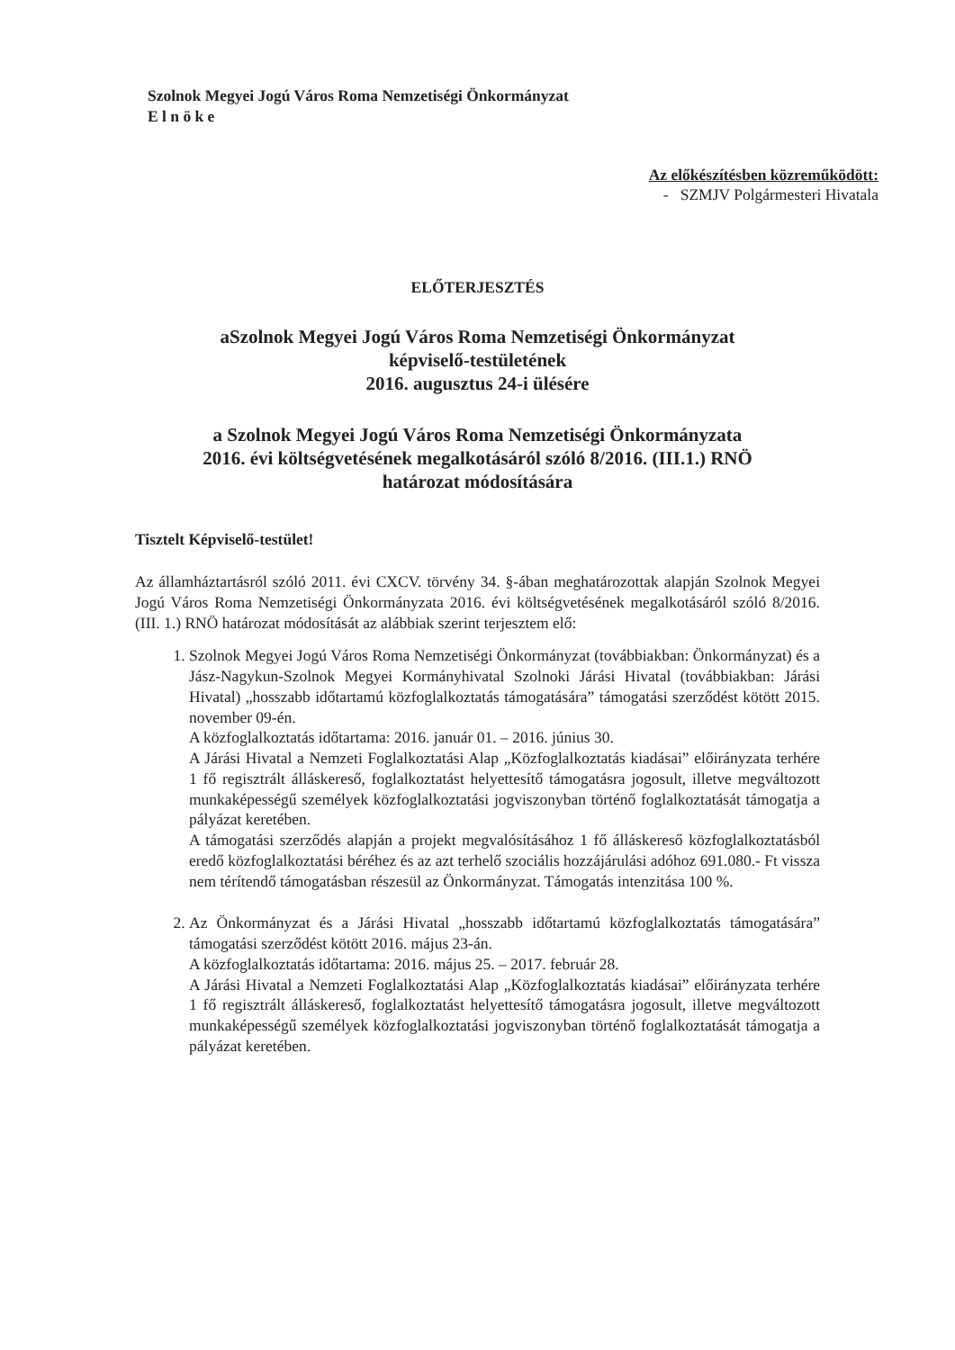Szolnok Megyei Jogú Város Roma Nemzetiségi Önkormányzat
E l n ö k e
Az előkészítésben közreműködött:
- SZMJV Polgármesteri Hivatala
ELŐTERJESZTÉS
aSzolnok Megyei Jogú Város Roma Nemzetiségi Önkormányzat
képviselő-testületének
2016. augusztus 24-i ülésére
a Szolnok Megyei Jogú Város Roma Nemzetiségi Önkormányzata
2016. évi költségvetésének megalkotásáról szóló 8/2016. (III.1.) RNÖ
határozat módosítására
Tisztelt Képviselő-testület!
Az államháztartásról szóló 2011. évi CXCV. törvény 34. §-ában meghatározottak alapján Szolnok Megyei Jogú Város Roma Nemzetiségi Önkormányzata 2016. évi költségvetésének megalkotásáról szóló 8/2016. (III. 1.) RNÖ határozat módosítását az alábbiak szerint terjesztem elő:
1. Szolnok Megyei Jogú Város Roma Nemzetiségi Önkormányzat (továbbiakban: Önkormányzat) és a Jász-Nagykun-Szolnok Megyei Kormányhivatal Szolnoki Járási Hivatal (továbbiakban: Járási Hivatal) „hosszabb időtartamú közfoglalkoztatás támogatására” támogatási szerződést kötött 2015. november 09-én.
A közfoglalkoztatás időtartama: 2016. január 01. – 2016. június 30.
A Járási Hivatal a Nemzeti Foglalkoztatási Alap „Közfoglalkoztatás kiadásai” előirányzata terhére 1 fő regisztrált álláskereső, foglalkoztatást helyettesítő támogatásra jogosult, illetve megváltozott munkaképességű személyek közfoglalkoztatási jogviszonyban történő foglalkoztatását támogatja a pályázat keretében.
A támogatási szerződés alapján a projekt megvalósításához 1 fő álláskereső közfoglalkoztatásból eredő közfoglalkoztatási béréhez és az azt terhelő szociális hozzájárulási adóhoz 691.080.- Ft vissza nem térítendő támogatásban részesül az Önkormányzat. Támogatás intenzitása 100 %.
2. Az Önkormányzat és a Járási Hivatal „hosszabb időtartamú közfoglalkoztatás támogatására” támogatási szerződést kötött 2016. május 23-án.
A közfoglalkoztatás időtartama: 2016. május 25. – 2017. február 28.
A Járási Hivatal a Nemzeti Foglalkoztatási Alap „Közfoglalkoztatás kiadásai” előirányzata terhére 1 fő regisztrált álláskereső, foglalkoztatást helyettesítő támogatásra jogosult, illetve megváltozott munkaképességű személyek közfoglalkoztatási jogviszonyban történő foglalkoztatását támogatja a pályázat keretében.